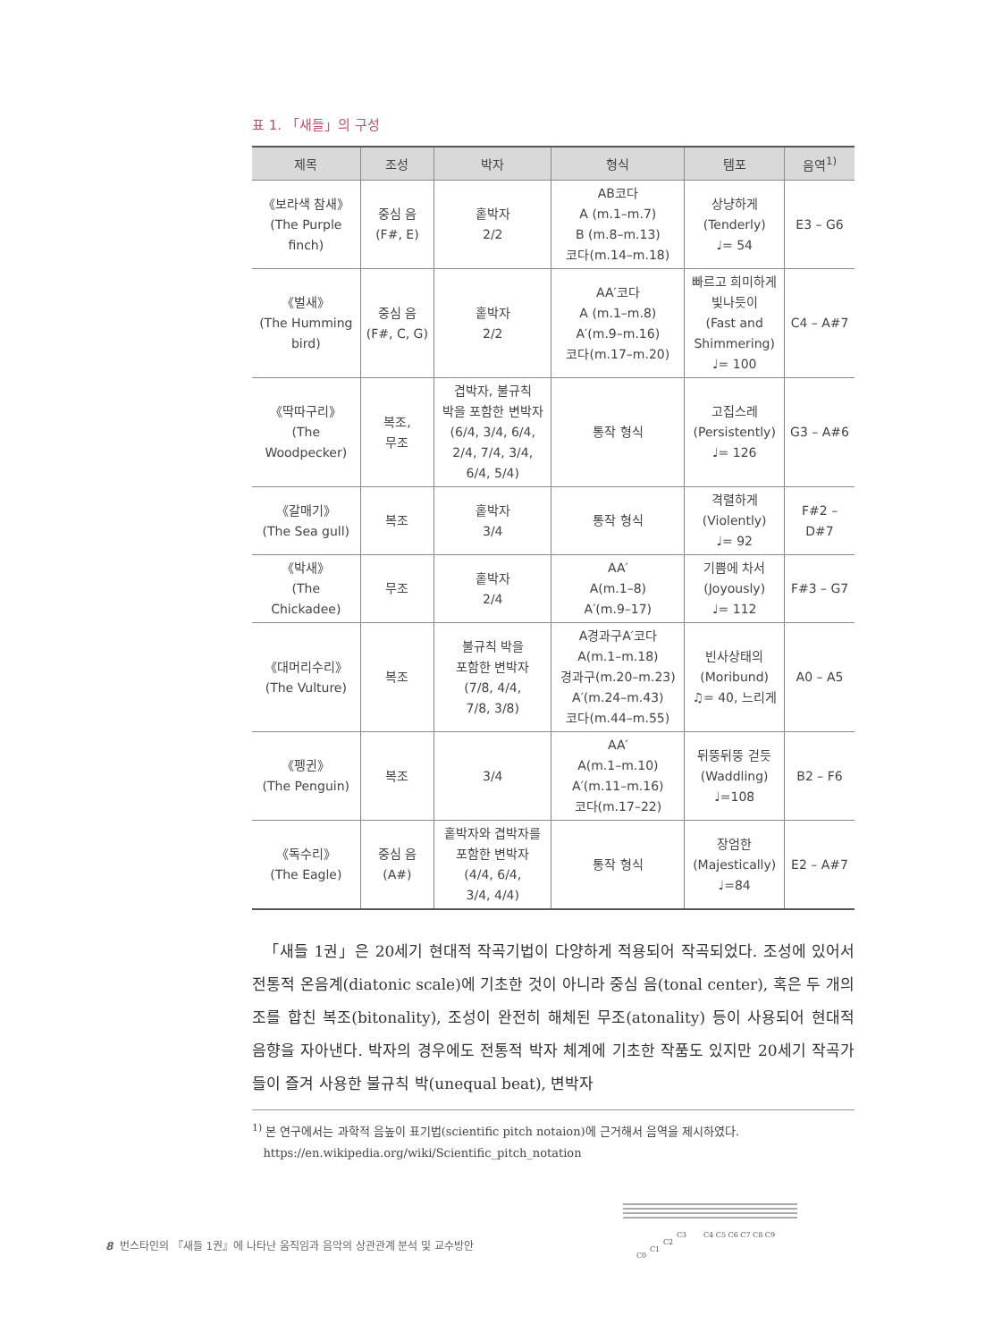표 1. 「새들」의 구성
| 제목 | 조성 | 박자 | 형식 | 템포 | 음역<sup>1)</sup> |
| --- | --- | --- | --- | --- | --- |
| 《보라색 참새》 (The Purple finch) | 중심 음 (F#, E) | 홑박자 2/2 | AB코다 A (m.1–m.7) B (m.8–m.13) 코다(m.14–m.18) | 상냥하게 (Tenderly) ♩= 54 | E3 – G6 |
| 《벌새》 (The Humming bird) | 중심 음 (F#, C, G) | 홑박자 2/2 | AA′코다 A (m.1–m.8) A′(m.9–m.16) 코다(m.17–m.20) | 빠르고 희미하게 빛나듯이 (Fast and Shimmering) ♩= 100 | C4 – A#7 |
| 《딱따구리》 (The Woodpecker) | 복조, 무조 | 겹박자, 불규칙 박을 포함한 변박자 (6/4, 3/4, 6/4, 2/4, 7/4, 3/4, 6/4, 5/4) | 통작 형식 | 고집스레 (Persistently) ♩= 126 | G3 – A#6 |
| 《갈매기》 (The Sea gull) | 복조 | 홑박자 3/4 | 통작 형식 | 격렬하게 (Violently) ♩= 92 | F#2 – D#7 |
| 《박새》 (The Chickadee) | 무조 | 홑박자 2/4 | AA′ A(m.1–8) A′(m.9–17) | 기쁨에 차서 (Joyously) ♩= 112 | F#3 – G7 |
| 《대머리수리》 (The Vulture) | 복조 | 불규칙 박을 포함한 변박자 (7/8, 4/4, 7/8, 3/8) | A경과구A′코다 A(m.1–m.18) 경과구(m.20–m.23) A′(m.24–m.43) 코다(m.44–m.55) | 빈사상태의 (Moribund) ♫= 40, 느리게 | A0 – A5 |
| 《펭귄》 (The Penguin) | 복조 | 3/4 | AA′ A(m.1–m.10) A′(m.11–m.16) 코다(m.17–22) | 뒤뚱뒤뚱 걷듯 (Waddling) ♩=108 | B2 – F6 |
| 《독수리》 (The Eagle) | 중심 음 (A#) | 홑박자와 겹박자를 포함한 변박자 (4/4, 6/4, 3/4, 4/4) | 통작 형식 | 장엄한 (Majestically) ♩=84 | E2 – A#7 |
「새들 1권」은 20세기 현대적 작곡기법이 다양하게 적용되어 작곡되었다. 조성에 있어서 전통적 온음계(diatonic scale)에 기초한 것이 아니라 중심 음(tonal center), 혹은 두 개의 조를 합친 복조(bitonality), 조성이 완전히 해체된 무조(atonality) 등이 사용되어 현대적 음향을 자아낸다. 박자의 경우에도 전통적 박자 체계에 기초한 작품도 있지만 20세기 작곡가들이 즐겨 사용한 불규칙 박(unequal beat), 변박자
<sup>1)</sup> 본 연구에서는 과학적 음높이 표기법(scientific pitch notaion)에 근거해서 음역을 제시하였다.
https://en.wikipedia.org/wiki/Scientific_pitch_notation
C0
C1
C2
C3
C4 C5 C6 C7 C8 C9
8 번스타인의 『새들 1권』에 나타난 움직임과 음악의 상관관계 분석 및 교수방안